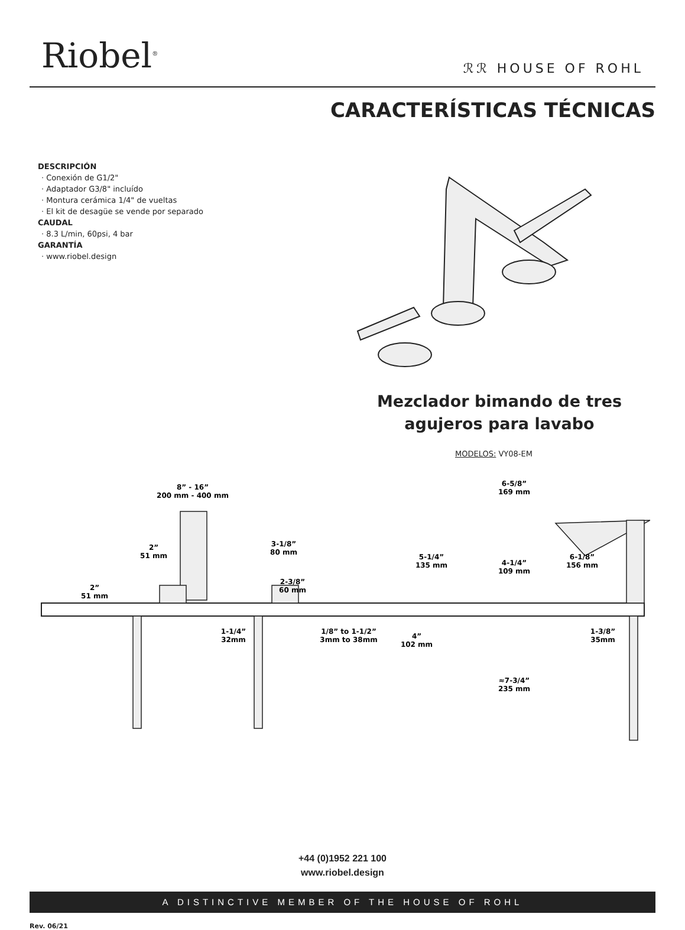Riobel<sup>®</sup>
ℛℛ HOUSE OF ROHL
CARACTERÍSTICAS TÉCNICAS
DESCRIPCIÓN
· Conexión de G1/2"
· Adaptador G3/8" incluído
· Montura cerámica 1/4" de vueltas
· El kit de desagüe se vende por separado
CAUDAL
· 8.3 L/min, 60psi, 4 bar
GARANTÍA
· www.riobel.design
Mezclador bimando de tres agujeros para lavabo
MODELOS: VY08-EM
8” - 16”
200 mm - 400 mm
2”
51 mm
2”
51 mm
3-1/8”
80 mm
2-3/8”
60 mm
1-1/4”
32mm
1/8” to 1-1/2”
3mm to 38mm
6-5/8”
169 mm
5-1/4”
135 mm
4-1/4”
109 mm
6-1/8”
156 mm
4”
102 mm
1-3/8”
35mm
≈7-3/4”
235 mm
+44 (0)1952 221 100
www.riobel.design
A DISTINCTIVE MEMBER OF THE HOUSE OF ROHL
Rev. 06/21